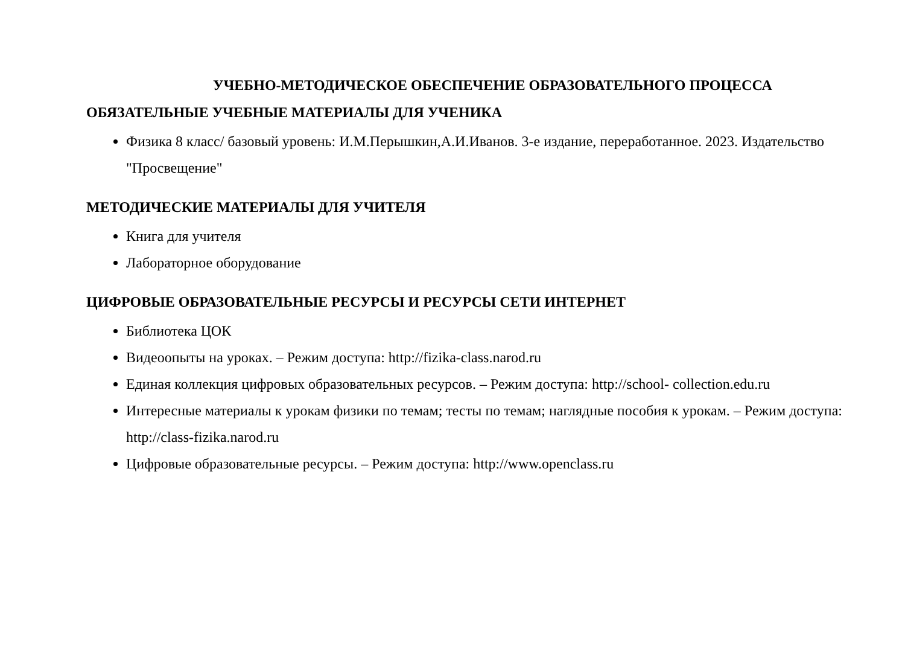УЧЕБНО-МЕТОДИЧЕСКОЕ ОБЕСПЕЧЕНИЕ ОБРАЗОВАТЕЛЬНОГО ПРОЦЕССА
ОБЯЗАТЕЛЬНЫЕ УЧЕБНЫЕ МАТЕРИАЛЫ ДЛЯ УЧЕНИКА
Физика 8 класс/ базовый уровень: И.М.Перышкин,А.И.Иванов. 3-е издание, переработанное. 2023. Издательство "Просвещение"
МЕТОДИЧЕСКИЕ МАТЕРИАЛЫ ДЛЯ УЧИТЕЛЯ
Книга для учителя
Лабораторное оборудование
ЦИФРОВЫЕ ОБРАЗОВАТЕЛЬНЫЕ РЕСУРСЫ И РЕСУРСЫ СЕТИ ИНТЕРНЕТ
Библиотека ЦОК
Видеоопыты на уроках. – Режим доступа: http://fizika-class.narod.ru
Единая коллекция цифровых образовательных ресурсов. – Режим доступа: http://school- collection.edu.ru
Интересные материалы к урокам физики по темам; тесты по темам; наглядные пособия к урокам. – Режим доступа: http://class-fizika.narod.ru
Цифровые образовательные ресурсы. – Режим доступа: http://www.openclass.ru